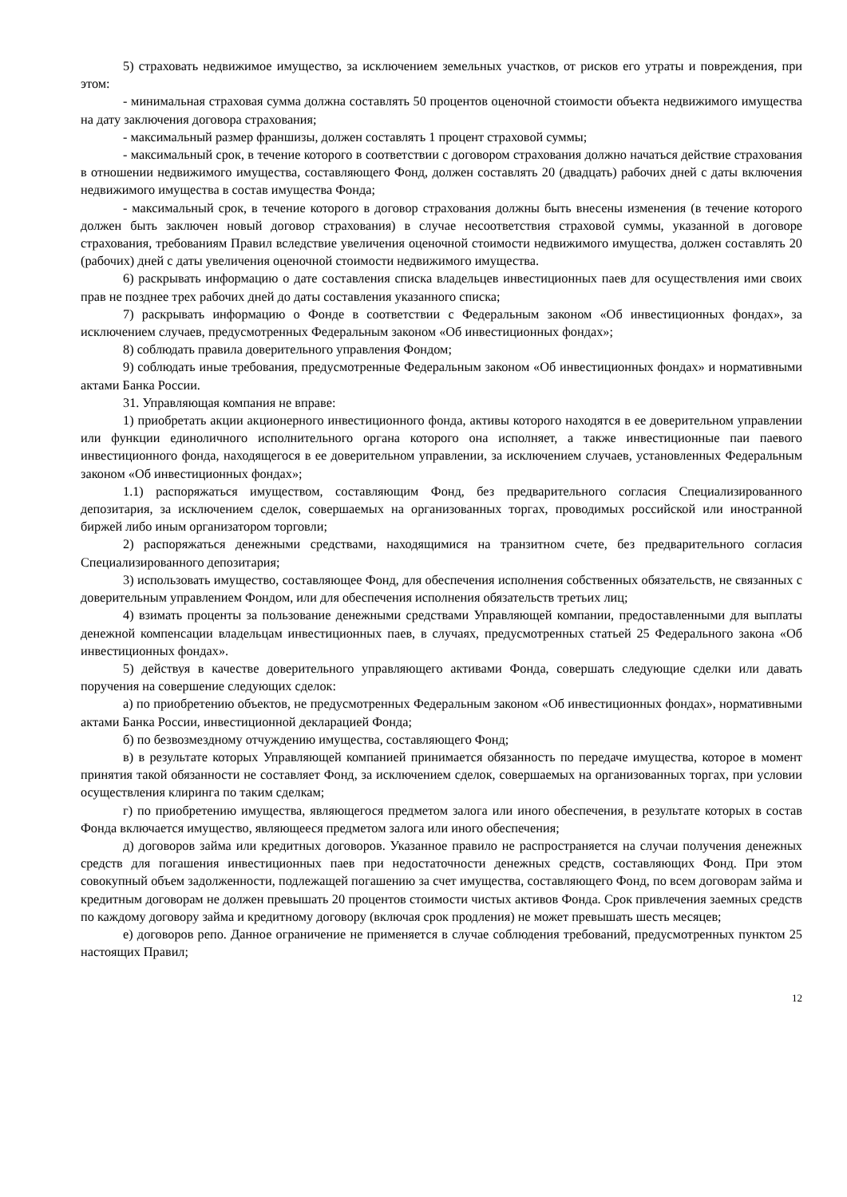5) страховать недвижимое имущество, за исключением земельных участков, от рисков его утраты и повреждения, при этом:
- минимальная страховая сумма должна составлять 50 процентов оценочной стоимости объекта недвижимого имущества на дату заключения договора страхования;
- максимальный размер франшизы, должен составлять 1 процент страховой суммы;
- максимальный срок, в течение которого в соответствии с договором страхования должно начаться действие страхования в отношении недвижимого имущества, составляющего Фонд, должен составлять 20 (двадцать) рабочих дней с даты включения недвижимого имущества в состав имущества Фонда;
- максимальный срок, в течение которого в договор страхования должны быть внесены изменения (в течение которого должен быть заключен новый договор страхования) в случае несоответствия страховой суммы, указанной в договоре страхования, требованиям Правил вследствие увеличения оценочной стоимости недвижимого имущества, должен составлять 20 (рабочих) дней с даты увеличения оценочной стоимости недвижимого имущества.
6) раскрывать информацию о дате составления списка владельцев инвестиционных паев для осуществления ими своих прав не позднее трех рабочих дней до даты составления указанного списка;
7) раскрывать информацию о Фонде в соответствии с Федеральным законом «Об инвестиционных фондах», за исключением случаев, предусмотренных Федеральным законом «Об инвестиционных фондах»;
8) соблюдать правила доверительного управления Фондом;
9) соблюдать иные требования, предусмотренные Федеральным законом «Об инвестиционных фондах» и нормативными актами Банка России.
31. Управляющая компания не вправе:
1) приобретать акции акционерного инвестиционного фонда, активы которого находятся в ее доверительном управлении или функции единоличного исполнительного органа которого она исполняет, а также инвестиционные паи паевого инвестиционного фонда, находящегося в ее доверительном управлении, за исключением случаев, установленных Федеральным законом «Об инвестиционных фондах»;
1.1) распоряжаться имуществом, составляющим Фонд, без предварительного согласия Специализированного депозитария, за исключением сделок, совершаемых на организованных торгах, проводимых российской или иностранной биржей либо иным организатором торговли;
2) распоряжаться денежными средствами, находящимися на транзитном счете, без предварительного согласия Специализированного депозитария;
3) использовать имущество, составляющее Фонд, для обеспечения исполнения собственных обязательств, не связанных с доверительным управлением Фондом, или для обеспечения исполнения обязательств третьих лиц;
4) взимать проценты за пользование денежными средствами Управляющей компании, предоставленными для выплаты денежной компенсации владельцам инвестиционных паев, в случаях, предусмотренных статьей 25 Федерального закона «Об инвестиционных фондах».
5) действуя в качестве доверительного управляющего активами Фонда, совершать следующие сделки или давать поручения на совершение следующих сделок:
а) по приобретению объектов, не предусмотренных Федеральным законом «Об инвестиционных фондах», нормативными актами Банка России, инвестиционной декларацией Фонда;
б) по безвозмездному отчуждению имущества, составляющего Фонд;
в) в результате которых Управляющей компанией принимается обязанность по передаче имущества, которое в момент принятия такой обязанности не составляет Фонд, за исключением сделок, совершаемых на организованных торгах, при условии осуществления клиринга по таким сделкам;
г) по приобретению имущества, являющегося предметом залога или иного обеспечения, в результате которых в состав Фонда включается имущество, являющееся предметом залога или иного обеспечения;
д) договоров займа или кредитных договоров. Указанное правило не распространяется на случаи получения денежных средств для погашения инвестиционных паев при недостаточности денежных средств, составляющих Фонд. При этом совокупный объем задолженности, подлежащей погашению за счет имущества, составляющего Фонд, по всем договорам займа и кредитным договорам не должен превышать 20 процентов стоимости чистых активов Фонда. Срок привлечения заемных средств по каждому договору займа и кредитному договору (включая срок продления) не может превышать шесть месяцев;
е) договоров репо. Данное ограничение не применяется в случае соблюдения требований, предусмотренных пунктом 25 настоящих Правил;
12